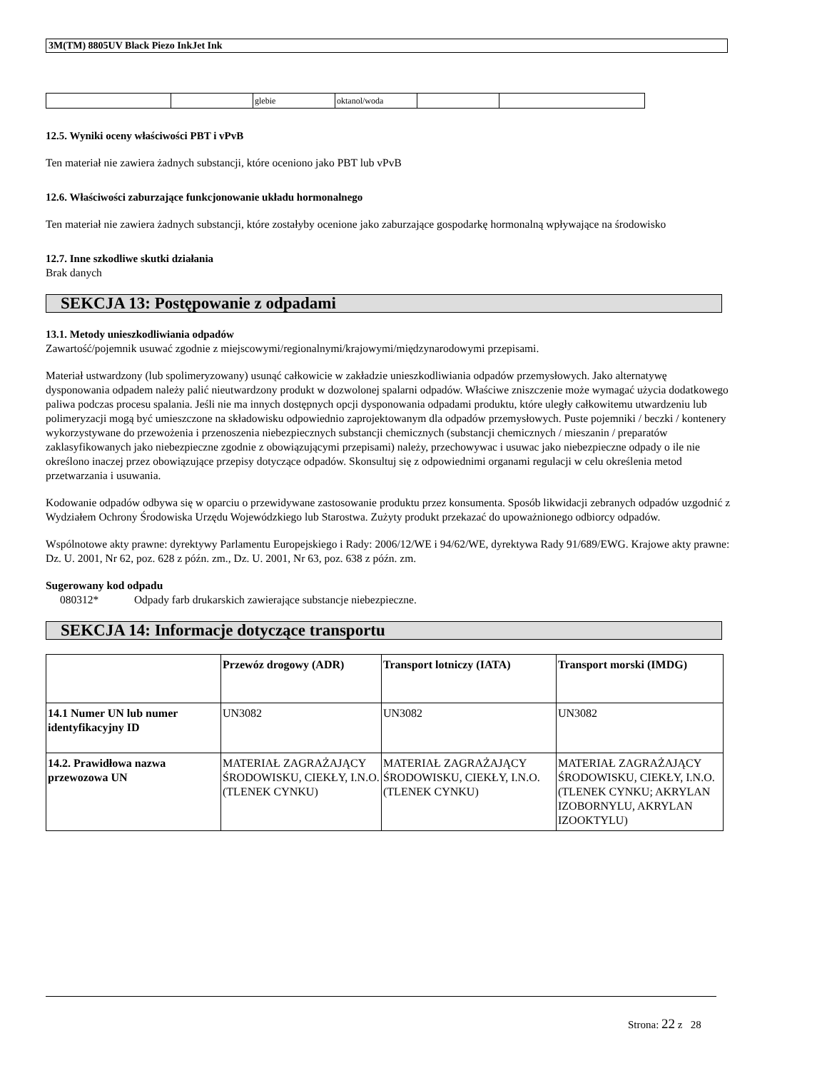3M(TM) 8805UV Black Piezo InkJet Ink
| | | glebie | oktanol/woda | | |
12.5. Wyniki oceny właściwości PBT i vPvB
Ten materiał nie zawiera żadnych substancji, które oceniono jako PBT lub vPvB
12.6. Właściwości zaburzające funkcjonowanie układu hormonalnego
Ten materiał nie zawiera żadnych substancji, które zostałyby ocenione jako zaburzające gospodarkę hormonalną wpływające na środowisko
12.7. Inne szkodliwe skutki działania
Brak danych
SEKCJA 13: Postępowanie z odpadami
13.1. Metody unieszkodliwiania odpadów
Zawartość/pojemnik usuwać zgodnie z miejscowymi/regionalnymi/krajowymi/międzynarodowymi przepisami.
Materiał ustwardzony (lub spolimeryzowany) usunąć całkowicie w zakładzie unieszkodliwiania odpadów przemysłowych. Jako alternatywę dysponowania odpadem należy palić nieutwardzony produkt w dozwolonej spalarni odpadów. Właściwe zniszczenie może wymagać użycia dodatkowego paliwa podczas procesu spalania. Jeśli nie ma innych dostępnych opcji dysponowania odpadami produktu, które uległy całkowitemu utwardzeniu lub polimeryzacji mogą być umieszczone na składowisku odpowiednio zaprojektowanym dla odpadów przemysłowych. Puste pojemniki / beczki / kontenery wykorzystywane do przewożenia i przenoszenia niebezpiecznych substancji chemicznych (substancji chemicznych / mieszanin / preparatów zaklasyfikowanych jako niebezpieczne zgodnie z obowiązującymi przepisami) należy, przechowywac i usuwac jako niebezpieczne odpady o ile nie określono inaczej przez obowiązujące przepisy dotyczące odpadów. Skonsultuj się z odpowiednimi organami regulacji w celu określenia metod przetwarzania i usuwania.
Kodowanie odpadów odbywa się w oparciu o przewidywane zastosowanie produktu przez konsumenta. Sposób likwidacji zebranych odpadów uzgodnić z Wydziałem Ochrony Środowiska Urzędu Wojewódzkiego lub Starostwa. Zużyty produkt przekazać do upoważnionego odbiorcy odpadów.
Wspólnotowe akty prawne: dyrektywy Parlamentu Europejskiego i Rady: 2006/12/WE i 94/62/WE, dyrektywa Rady 91/689/EWG. Krajowe akty prawne: Dz. U. 2001, Nr 62, poz. 628 z późn. zm., Dz. U. 2001, Nr 63, poz. 638 z późn. zm.
Sugerowany kod odpadu
080312* Odpady farb drukarskich zawierające substancje niebezpieczne.
SEKCJA 14: Informacje dotyczące transportu
| | Przewóz drogowy (ADR) | Transport lotniczy (IATA) | Transport morski (IMDG) |
| --- | --- | --- | --- |
| 14.1 Numer UN lub numer identyfikacyjny ID | UN3082 | UN3082 | UN3082 |
| 14.2. Prawidłowa nazwa przewozowa UN | MATERIAŁ ZAGRAŻAJĄCY ŚRODOWISKU, CIEKŁY, I.N.O. (TLENEK CYNKU) | MATERIAŁ ZAGRAŻAJĄCY ŚRODOWISKU, CIEKŁY, I.N.O. (TLENEK CYNKU) | MATERIAŁ ZAGRAŻAJĄCY ŚRODOWISKU, CIEKŁY, I.N.O. (TLENEK CYNKU; AKRYLAN IZOBORNYLU, AKRYLAN IZOOKTYLU) |
Strona: 22 z 28